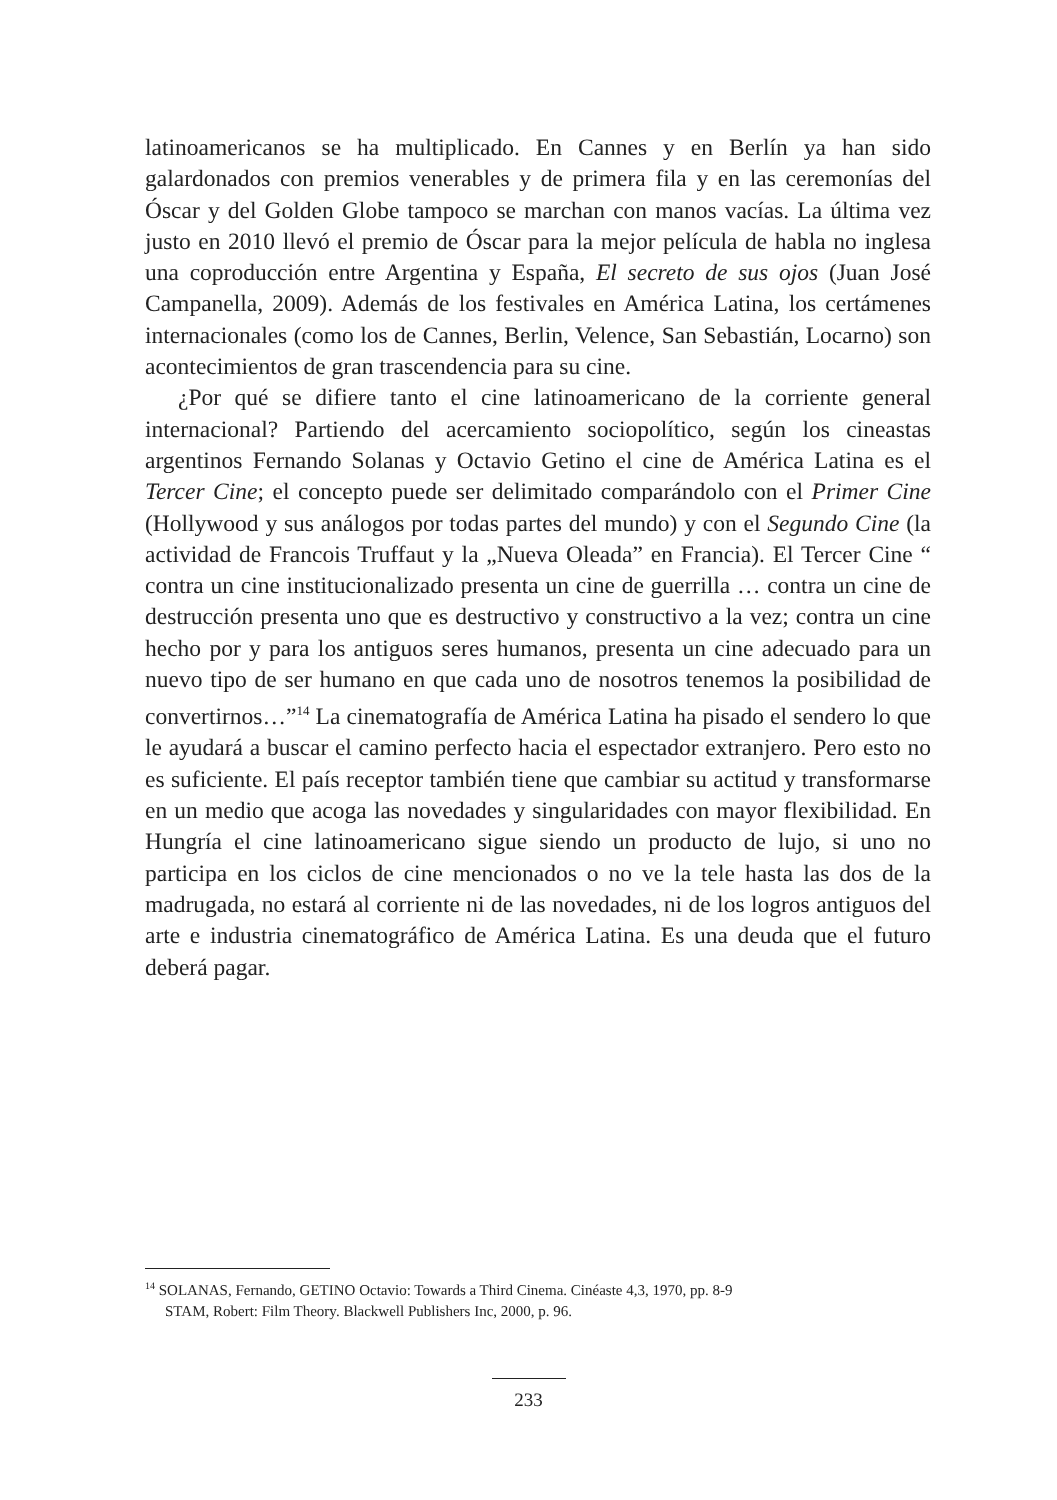latinoamericanos se ha multiplicado. En Cannes y en Berlín ya han sido galardonados con premios venerables y de primera fila y en las ceremonías del Óscar y del Golden Globe tampoco se marchan con manos vacías. La última vez justo en 2010 llevó el premio de Óscar para la mejor película de habla no inglesa una coproducción entre Argentina y España, El secreto de sus ojos (Juan José Campanella, 2009). Además de los festivales en América Latina, los certámenes internacionales (como los de Cannes, Berlin, Velence, San Sebastián, Locarno) son acontecimientos de gran trascendencia para su cine.
¿Por qué se difiere tanto el cine latinoamericano de la corriente general internacional? Partiendo del acercamiento sociopolítico, según los cineastas argentinos Fernando Solanas y Octavio Getino el cine de América Latina es el Tercer Cine; el concepto puede ser delimitado comparándolo con el Primer Cine (Hollywood y sus análogos por todas partes del mundo) y con el Segundo Cine (la actividad de Francois Truffaut y la „Nueva Oleada” en Francia). El Tercer Cine “ contra un cine institucionalizado presenta un cine de guerrilla … contra un cine de destrucción presenta uno que es destructivo y constructivo a la vez; contra un cine hecho por y para los antiguos seres humanos, presenta un cine adecuado para un nuevo tipo de ser humano en que cada uno de nosotros tenemos la posibilidad de convertirnos…”<sup>14</sup> La cinematografía de América Latina ha pisado el sendero lo que le ayudará a buscar el camino perfecto hacia el espectador extranjero. Pero esto no es suficiente. El país receptor también tiene que cambiar su actitud y transformarse en un medio que acoga las novedades y singularidades con mayor flexibilidad. En Hungría el cine latinoamericano sigue siendo un producto de lujo, si uno no participa en los ciclos de cine mencionados o no ve la tele hasta las dos de la madrugada, no estará al corriente ni de las novedades, ni de los logros antiguos del arte e industria cinematográfico de América Latina. Es una deuda que el futuro deberá pagar.
<sup>14</sup> SOLANAS, Fernando, GETINO Octavio: Towards a Third Cinema. Cinéaste 4,3, 1970, pp. 8-9
STAM, Robert: Film Theory. Blackwell Publishers Inc, 2000, p. 96.
233